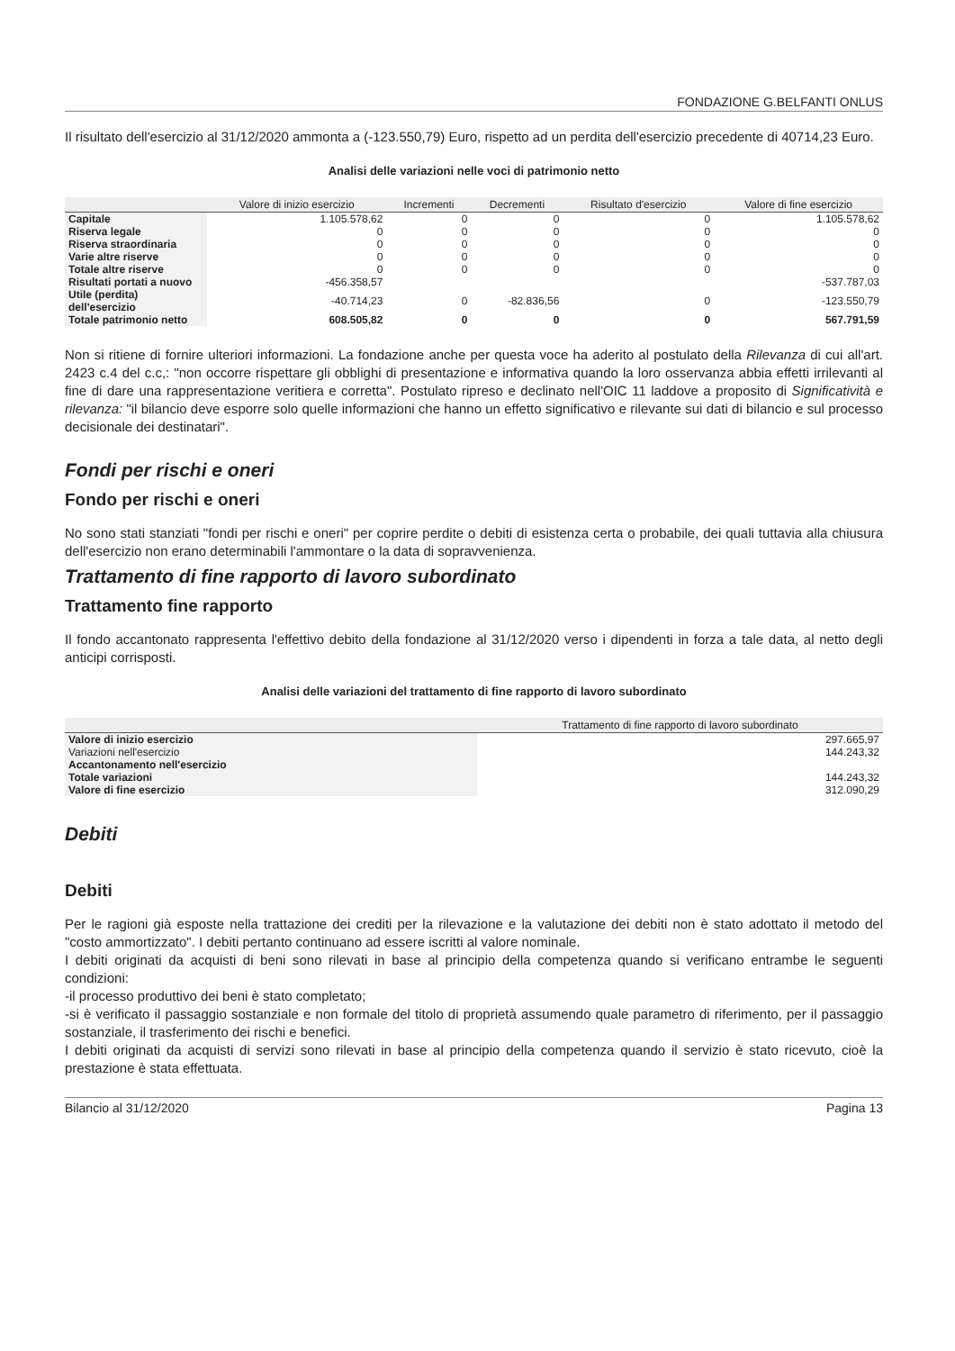FONDAZIONE G.BELFANTI ONLUS
Il risultato dell'esercizio al 31/12/2020 ammonta a (-123.550,79) Euro, rispetto ad un perdita dell'esercizio precedente di 40714,23 Euro.
Analisi delle variazioni nelle voci di patrimonio netto
| | Valore di inizio esercizio | Incrementi | Decrementi | Risultato d'esercizio | Valore di fine esercizio |
| --- | --- | --- | --- | --- | --- |
| Capitale | 1.105.578,62 | 0 | 0 | 0 | 1.105.578,62 |
| Riserva legale | 0 | 0 | 0 | 0 | 0 |
| Riserva straordinaria | 0 | 0 | 0 | 0 | 0 |
| Varie altre riserve | 0 | 0 | 0 | 0 | 0 |
| Totale altre riserve | 0 | 0 | 0 | 0 | 0 |
| Risultati portati a nuovo | -456.358,57 | | | | -537.787,03 |
| Utile (perdita) dell'esercizio | -40.714,23 | 0 | -82.836,56 | 0 | -123.550,79 |
| Totale patrimonio netto | 608.505,82 | 0 | 0 | 0 | 567.791,59 |
Non si ritiene di fornire ulteriori informazioni. La fondazione anche per questa voce ha aderito al postulato della Rilevanza di cui all'art. 2423 c.4 del c.c,: "non occorre rispettare gli obblighi di presentazione e informativa quando la loro osservanza abbia effetti irrilevanti al fine di dare una rappresentazione veritiera e corretta". Postulato ripreso e declinato nell'OIC 11 laddove a proposito di Significatività e rilevanza: "il bilancio deve esporre solo quelle informazioni che hanno un effetto significativo e rilevante sui dati di bilancio e sul processo decisionale dei destinatari".
Fondi per rischi e oneri
Fondo per rischi e oneri
No sono stati stanziati "fondi per rischi e oneri" per coprire perdite o debiti di esistenza certa o probabile, dei quali tuttavia alla chiusura dell'esercizio non erano determinabili l'ammontare o la data di sopravvenienza.
Trattamento di fine rapporto di lavoro subordinato
Trattamento fine rapporto
Il fondo accantonato rappresenta l'effettivo debito della fondazione al 31/12/2020 verso i dipendenti in forza a tale data, al netto degli anticipi corrisposti.
Analisi delle variazioni del trattamento di fine rapporto di lavoro subordinato
| | Trattamento di fine rapporto di lavoro subordinato |
| --- | --- |
| Valore di inizio esercizio | 297.665,97 |
| Variazioni nell'esercizio | 144.243,32 |
| Accantonamento nell'esercizio | |
| Totale variazioni | 144.243,32 |
| Valore di fine esercizio | 312.090,29 |
Debiti
Debiti
Per le ragioni già esposte nella trattazione dei crediti per la rilevazione e la valutazione dei debiti non è stato adottato il metodo del "costo ammortizzato". I debiti pertanto continuano ad essere iscritti al valore nominale.
I debiti originati da acquisti di beni sono rilevati in base al principio della competenza quando si verificano entrambe le seguenti condizioni:
-il processo produttivo dei beni è stato completato;
-si è verificato il passaggio sostanziale e non formale del titolo di proprietà assumendo quale parametro di riferimento, per il passaggio sostanziale, il trasferimento dei rischi e benefici.
I debiti originati da acquisti di servizi sono rilevati in base al principio della competenza quando il servizio è stato ricevuto, cioè la prestazione è stata effettuata.
Bilancio al 31/12/2020 Pagina 13